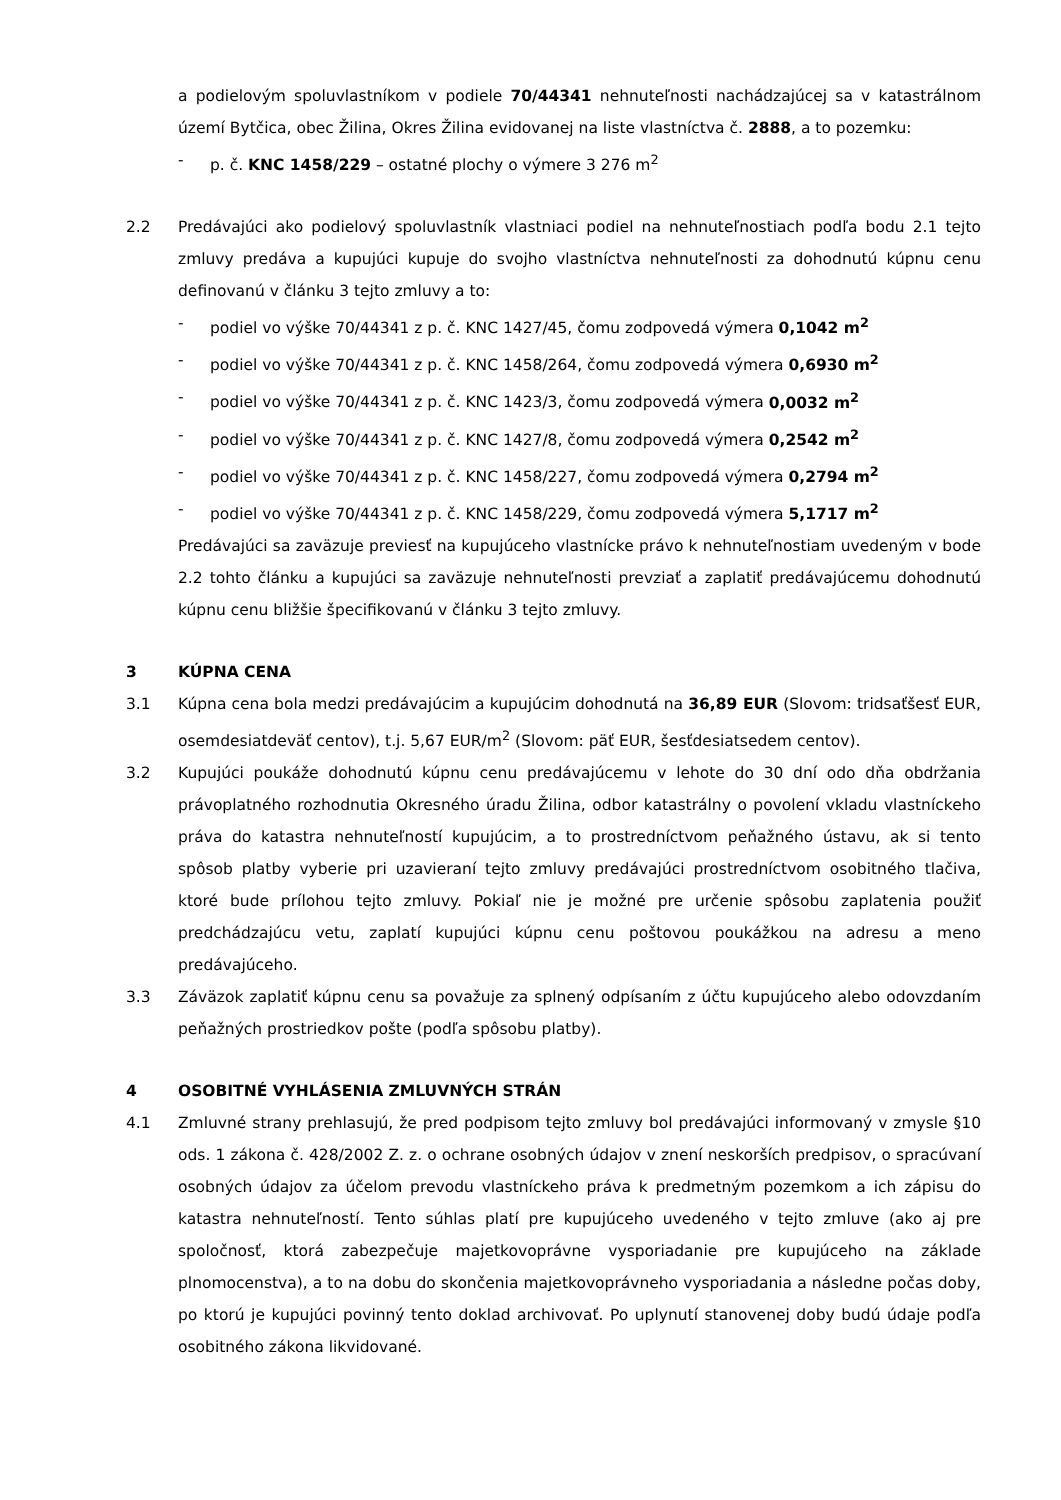a podielovým spoluvlastníkom v podiele 70/44341 nehnuteľnosti nachádzajúcej sa v katastrálnom území Bytčica, obec Žilina, Okres Žilina evidovanej na liste vlastníctva č. 2888, a to pozemku:
- p. č. KNC 1458/229 – ostatné plochy o výmere 3 276 m<sup>2</sup>
2.2 Predávajúci ako podielový spoluvlastník vlastniaci podiel na nehnuteľnostiach podľa bodu 2.1 tejto zmluvy predáva a kupujúci kupuje do svojho vlastníctva nehnuteľnosti za dohodnutú kúpnu cenu definovanú v článku 3 tejto zmluvy a to:
- podiel vo výške 70/44341 z p. č. KNC 1427/45, čomu zodpovedá výmera 0,1042 m<sup>2</sup>
- podiel vo výške 70/44341 z p. č. KNC 1458/264, čomu zodpovedá výmera 0,6930 m<sup>2</sup>
- podiel vo výške 70/44341 z p. č. KNC 1423/3, čomu zodpovedá výmera 0,0032 m<sup>2</sup>
- podiel vo výške 70/44341 z p. č. KNC 1427/8, čomu zodpovedá výmera 0,2542 m<sup>2</sup>
- podiel vo výške 70/44341 z p. č. KNC 1458/227, čomu zodpovedá výmera 0,2794 m<sup>2</sup>
- podiel vo výške 70/44341 z p. č. KNC 1458/229, čomu zodpovedá výmera 5,1717 m<sup>2</sup>
Predávajúci sa zaväzuje previesť na kupujúceho vlastnícke právo k nehnuteľnostiam uvedeným v bode 2.2 tohto článku a kupujúci sa zaväzuje nehnuteľnosti prevziať a zaplatiť predávajúcemu dohodnutú kúpnu cenu bližšie špecifikovanú v článku 3 tejto zmluvy.
3 KÚPNA CENA
3.1 Kúpna cena bola medzi predávajúcim a kupujúcim dohodnutá na 36,89 EUR (Slovom: tridsaťšesť EUR, osemdesiatdeväť centov), t.j. 5,67 EUR/m<sup>2</sup> (Slovom: päť EUR, šesťdesiatsedem centov).
3.2 Kupujúci poukáže dohodnutú kúpnu cenu predávajúcemu v lehote do 30 dní odo dňa obdržania právoplatného rozhodnutia Okresného úradu Žilina, odbor katastrálny o povolení vkladu vlastníckeho práva do katastra nehnuteľností kupujúcim, a to prostredníctvom peňažného ústavu, ak si tento spôsob platby vyberie pri uzavieraní tejto zmluvy predávajúci prostredníctvom osobitného tlačiva, ktoré bude prílohou tejto zmluvy. Pokiaľ nie je možné pre určenie spôsobu zaplatenia použiť predchádzajúcu vetu, zaplatí kupujúci kúpnu cenu poštovou poukážkou na adresu a meno predávajúceho.
3.3 Záväzok zaplatiť kúpnu cenu sa považuje za splnený odpísaním z účtu kupujúceho alebo odovzdaním peňažných prostriedkov pošte (podľa spôsobu platby).
4 OSOBITNÉ VYHLÁSENIA ZMLUVNÝCH STRÁN
4.1 Zmluvné strany prehlasujú, že pred podpisom tejto zmluvy bol predávajúci informovaný v zmysle §10 ods. 1 zákona č. 428/2002 Z. z. o ochrane osobných údajov v znení neskorších predpisov, o spracúvaní osobných údajov za účelom prevodu vlastníckeho práva k predmetným pozemkom a ich zápisu do katastra nehnuteľností. Tento súhlas platí pre kupujúceho uvedeného v tejto zmluve (ako aj pre spoločnosť, ktorá zabezpečuje majetkovoprávne vysporiadanie pre kupujúceho na základe plnomocenstva), a to na dobu do skončenia majetkovoprávneho vysporiadania a následne počas doby, po ktorú je kupujúci povinný tento doklad archivovať. Po uplynutí stanovenej doby budú údaje podľa osobitného zákona likvidované.